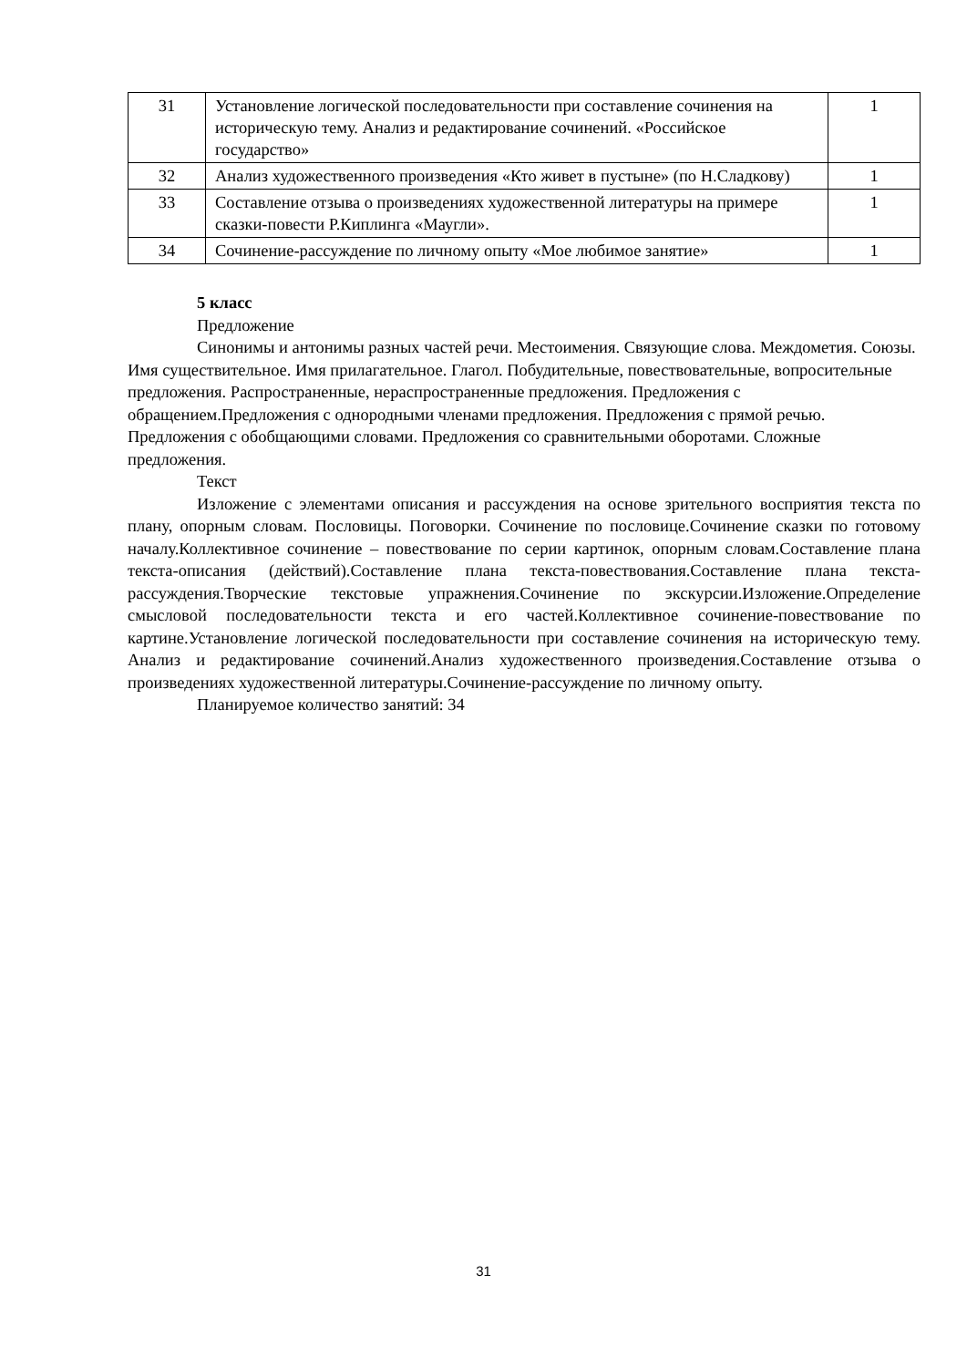| 31 | Установление логической последовательности при составление сочинения на историческую тему. Анализ и редактирование сочинений. «Российское государство» | 1 |
| 32 | Анализ художественного произведения «Кто живет в пустыне» (по Н.Сладкову) | 1 |
| 33 | Составление отзыва о произведениях художественной литературы на примере сказки-повести Р.Киплинга «Маугли». | 1 |
| 34 | Сочинение-рассуждение по личному опыту «Мое любимое занятие» | 1 |
5 класс
Предложение
Синонимы и антонимы разных частей речи. Местоимения. Связующие слова. Междометия. Союзы. Имя существительное. Имя прилагательное. Глагол. Побудительные, повествовательные, вопросительные предложения. Распространенные, нераспространенные предложения. Предложения с обращением.Предложения с однородными членами предложения. Предложения с прямой речью. Предложения с обобщающими словами. Предложения со сравнительными оборотами. Сложные предложения.
Текст
Изложение с элементами описания и рассуждения на основе зрительного восприятия текста по плану, опорным словам. Пословицы. Поговорки. Сочинение по пословице.Сочинение сказки по готовому началу.Коллективное сочинение – повествование по серии картинок, опорным словам.Составление плана текста-описания (действий).Составление плана текста-повествования.Составление плана текста-рассуждения.Творческие текстовые упражнения.Сочинение по экскурсии.Изложение.Определение смысловой последовательности текста и его частей.Коллективное сочинение-повествование по картине.Установление логической последовательности при составление сочинения на историческую тему. Анализ и редактирование сочинений.Анализ художественного произведения.Составление отзыва о произведениях художественной литературы.Сочинение-рассуждение по личному опыту.
Планируемое количество занятий: 34
31